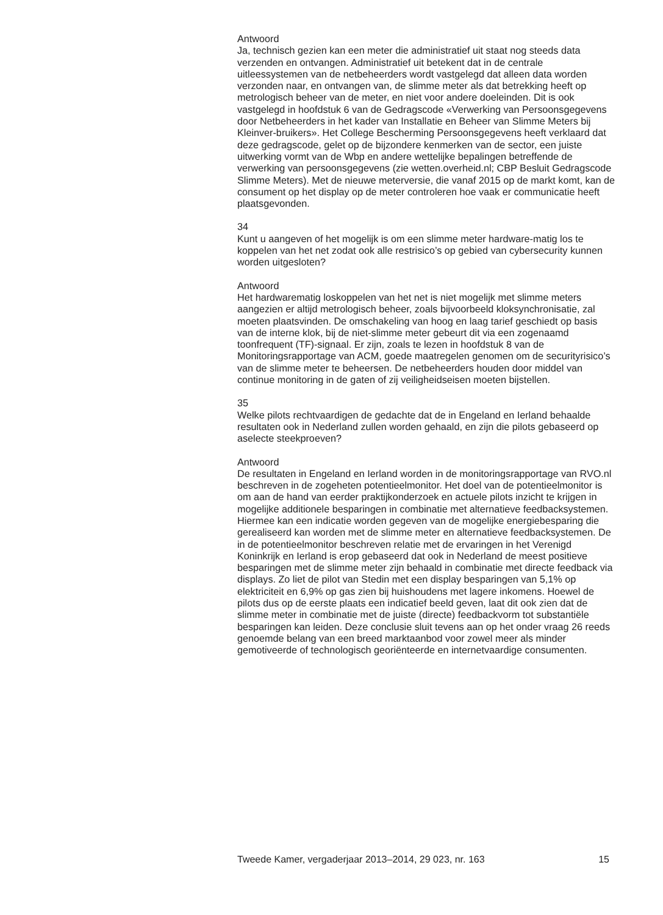Antwoord
Ja, technisch gezien kan een meter die administratief uit staat nog steeds data verzenden en ontvangen. Administratief uit betekent dat in de centrale uitleessystemen van de netbeheerders wordt vastgelegd dat alleen data worden verzonden naar, en ontvangen van, de slimme meter als dat betrekking heeft op metrologisch beheer van de meter, en niet voor andere doeleinden. Dit is ook vastgelegd in hoofdstuk 6 van de Gedragscode «Verwerking van Persoonsgegevens door Netbeheerders in het kader van Installatie en Beheer van Slimme Meters bij Kleinver-bruikers». Het College Bescherming Persoonsgegevens heeft verklaard dat deze gedragscode, gelet op de bijzondere kenmerken van de sector, een juiste uitwerking vormt van de Wbp en andere wettelijke bepalingen betreffende de verwerking van persoonsgegevens (zie wetten.overheid.nl; CBP Besluit Gedragscode Slimme Meters). Met de nieuwe meterversie, die vanaf 2015 op de markt komt, kan de consument op het display op de meter controleren hoe vaak er communicatie heeft plaatsgevonden.
34
Kunt u aangeven of het mogelijk is om een slimme meter hardware-matig los te koppelen van het net zodat ook alle restrisico’s op gebied van cybersecurity kunnen worden uitgesloten?
Antwoord
Het hardwarematig loskoppelen van het net is niet mogelijk met slimme meters aangezien er altijd metrologisch beheer, zoals bijvoorbeeld kloksynchronisatie, zal moeten plaatsvinden. De omschakeling van hoog en laag tarief geschiedt op basis van de interne klok, bij de niet-slimme meter gebeurt dit via een zogenaamd toonfrequent (TF)-signaal. Er zijn, zoals te lezen in hoofdstuk 8 van de Monitoringsrapportage van ACM, goede maatregelen genomen om de securityrisico’s van de slimme meter te beheersen. De netbeheerders houden door middel van continue monitoring in de gaten of zij veiligheidseisen moeten bijstellen.
35
Welke pilots rechtvaardigen de gedachte dat de in Engeland en Ierland behaalde resultaten ook in Nederland zullen worden gehaald, en zijn die pilots gebaseerd op aselecte steekproeven?
Antwoord
De resultaten in Engeland en Ierland worden in de monitoringsrapportage van RVO.nl beschreven in de zogeheten potentieelmonitor. Het doel van de potentieelmonitor is om aan de hand van eerder praktijkonderzoek en actuele pilots inzicht te krijgen in mogelijke additionele besparingen in combinatie met alternatieve feedbacksystemen. Hiermee kan een indicatie worden gegeven van de mogelijke energiebesparing die gerealiseerd kan worden met de slimme meter en alternatieve feedbacksystemen. De in de potentieelmonitor beschreven relatie met de ervaringen in het Verenigd Koninkrijk en Ierland is erop gebaseerd dat ook in Nederland de meest positieve besparingen met de slimme meter zijn behaald in combinatie met directe feedback via displays. Zo liet de pilot van Stedin met een display besparingen van 5,1% op elektriciteit en 6,9% op gas zien bij huishoudens met lagere inkomens. Hoewel de pilots dus op de eerste plaats een indicatief beeld geven, laat dit ook zien dat de slimme meter in combinatie met de juiste (directe) feedbackvorm tot substantiële besparingen kan leiden. Deze conclusie sluit tevens aan op het onder vraag 26 reeds genoemde belang van een breed marktaanbod voor zowel meer als minder gemotiveerde of technologisch georiënteerde en internetvaardige consumenten.
Tweede Kamer, vergaderjaar 2013–2014, 29 023, nr. 163 15